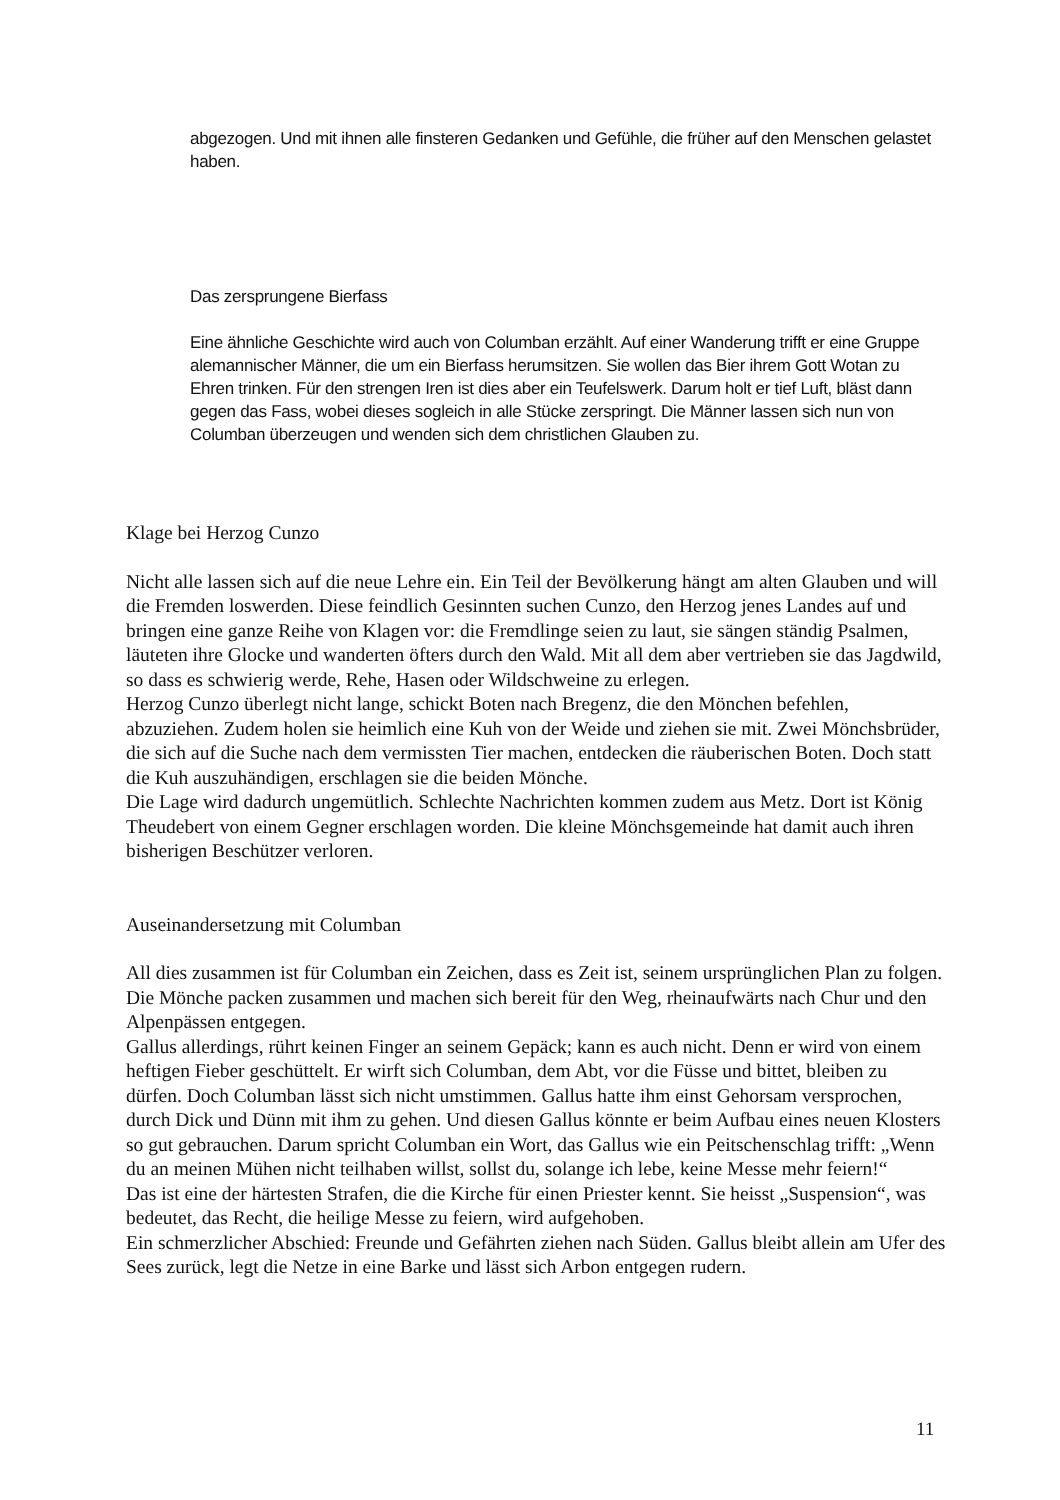abgezogen. Und mit ihnen alle finsteren Gedanken und Gefühle, die früher auf den Menschen gelastet haben.
Das zersprungene Bierfass
Eine ähnliche Geschichte wird auch von Columban erzählt. Auf einer Wanderung trifft er eine Gruppe alemannischer Männer, die um ein Bierfass herumsitzen. Sie wollen das Bier ihrem Gott Wotan zu Ehren trinken. Für den strengen Iren ist dies aber ein Teufelswerk. Darum holt er tief Luft, bläst dann gegen das Fass, wobei dieses sogleich in alle Stücke zerspringt. Die Männer lassen sich nun von Columban überzeugen und wenden sich dem christlichen Glauben zu.
Klage bei Herzog Cunzo
Nicht alle lassen sich auf die neue Lehre ein. Ein Teil der Bevölkerung hängt am alten Glauben und will die Fremden loswerden. Diese feindlich Gesinnten suchen Cunzo, den Herzog jenes Landes auf und bringen eine ganze Reihe von Klagen vor: die Fremdlinge seien zu laut, sie sängen ständig Psalmen, läuteten ihre Glocke und wanderten öfters durch den Wald. Mit all dem aber vertrieben sie das Jagdwild, so dass es schwierig werde, Rehe, Hasen oder Wildschweine zu erlegen.
Herzog Cunzo überlegt nicht lange, schickt Boten nach Bregenz, die den Mönchen befehlen, abzuziehen. Zudem holen sie heimlich eine Kuh von der Weide und ziehen sie mit. Zwei Mönchsbrüder, die sich auf die Suche nach dem vermissten Tier machen, entdecken die räuberischen Boten. Doch statt die Kuh auszuhändigen, erschlagen sie die beiden Mönche.
Die Lage wird dadurch ungemütlich. Schlechte Nachrichten kommen zudem aus Metz. Dort ist König Theudebert von einem Gegner erschlagen worden. Die kleine Mönchsgemeinde hat damit auch ihren bisherigen Beschützer verloren.
Auseinandersetzung mit Columban
All dies zusammen ist für Columban ein Zeichen, dass es Zeit ist, seinem ursprünglichen Plan zu folgen. Die Mönche packen zusammen und machen sich bereit für den Weg, rheinaufwärts nach Chur und den Alpenpässen entgegen.
Gallus allerdings, rührt keinen Finger an seinem Gepäck; kann es auch nicht. Denn er wird von einem heftigen Fieber geschüttelt. Er wirft sich Columban, dem Abt, vor die Füsse und bittet, bleiben zu dürfen. Doch Columban lässt sich nicht umstimmen. Gallus hatte ihm einst Gehorsam versprochen, durch Dick und Dünn mit ihm zu gehen. Und diesen Gallus könnte er beim Aufbau eines neuen Klosters so gut gebrauchen. Darum spricht Columban ein Wort, das Gallus wie ein Peitschenschlag trifft: „Wenn du an meinen Mühen nicht teilhaben willst, sollst du, solange ich lebe, keine Messe mehr feiern!“
Das ist eine der härtesten Strafen, die die Kirche für einen Priester kennt. Sie heisst „Suspension“, was bedeutet, das Recht, die heilige Messe zu feiern, wird aufgehoben.
Ein schmerzlicher Abschied: Freunde und Gefährten ziehen nach Süden. Gallus bleibt allein am Ufer des Sees zurück, legt die Netze in eine Barke und lässt sich Arbon entgegen rudern.
11